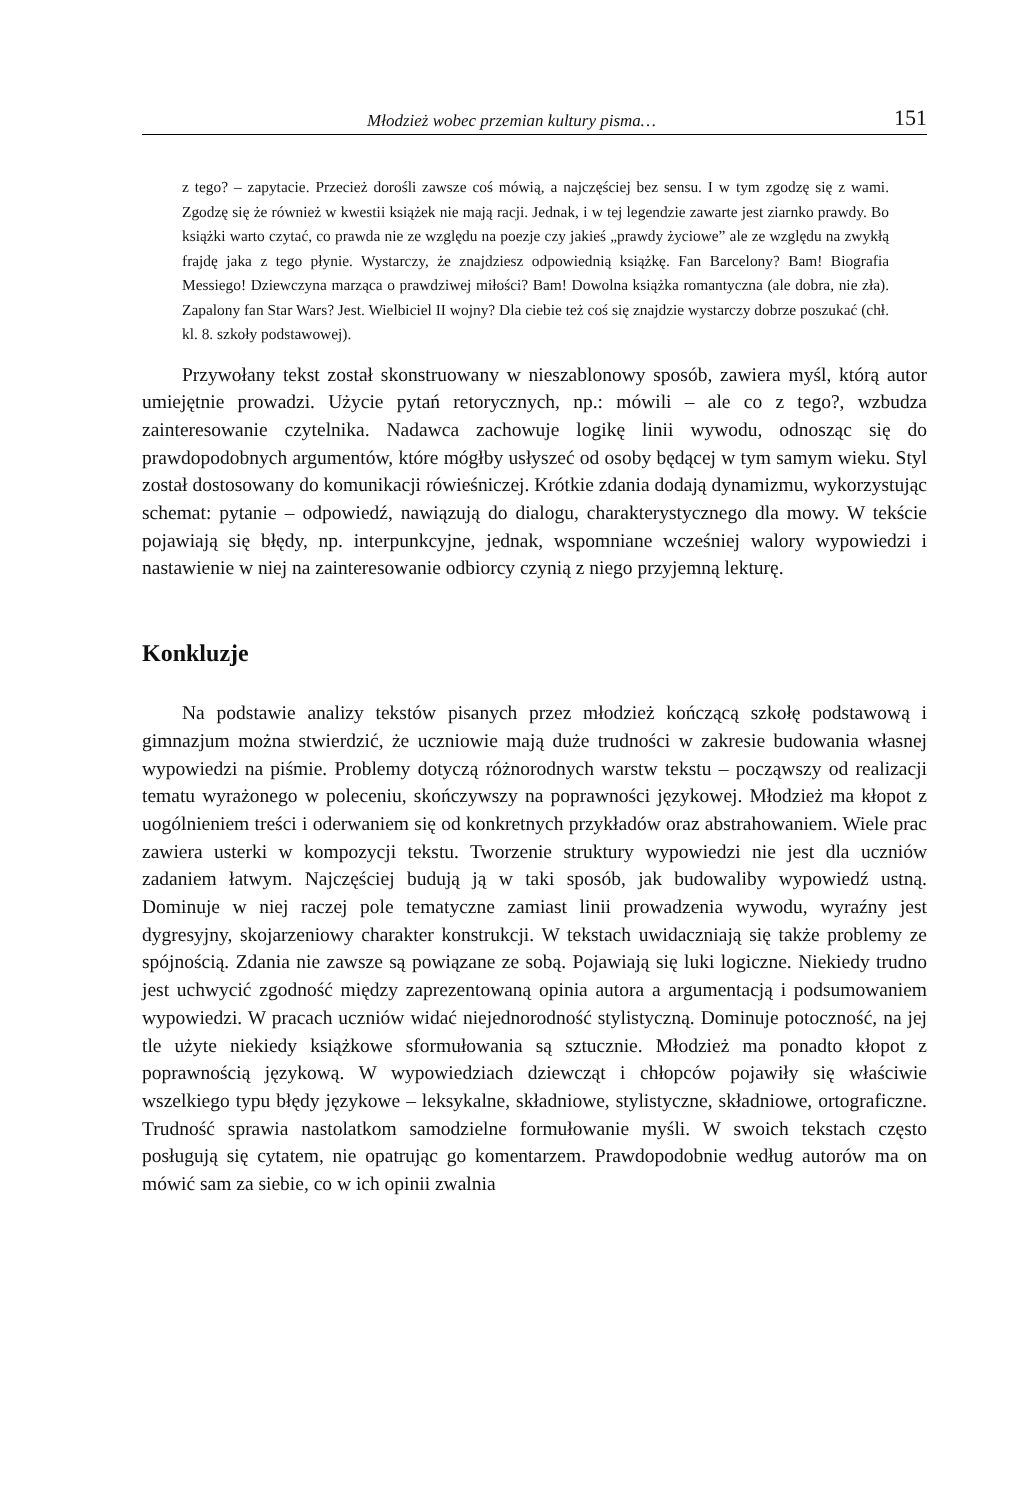Młodzież wobec przemian kultury pisma… 151
z tego? – zapytacie. Przecież dorośli zawsze coś mówią, a najczęściej bez sensu. I w tym zgodzę się z wami. Zgodzę się że również w kwestii książek nie mają racji. Jednak, i w tej legendzie zawarte jest ziarnko prawdy. Bo książki warto czytać, co prawda nie ze względu na poezje czy jakieś „prawdy życiowe” ale ze względu na zwykłą frajdę jaka z tego płynie. Wystarczy, że znajdziesz odpowiednią książkę. Fan Barcelony? Bam! Biografia Messiego! Dziewczyna marząca o prawdziwej miłości? Bam! Dowolna książka romantyczna (ale dobra, nie zła). Zapalony fan Star Wars? Jest. Wielbiciel II wojny? Dla ciebie też coś się znajdzie wystarczy dobrze poszukać (chł. kl. 8. szkoły podstawowej).
Przywołany tekst został skonstruowany w nieszablonowy sposób, zawiera myśl, którą autor umiejętnie prowadzi. Użycie pytań retorycznych, np.: mówili – ale co z tego?, wzbudza zainteresowanie czytelnika. Nadawca zachowuje logikę linii wywodu, odnosząc się do prawdopodobnych argumentów, które mógłby usłyszeć od osoby będącej w tym samym wieku. Styl został dostosowany do komunikacji rówieśniczej. Krótkie zdania dodają dynamizmu, wykorzystując schemat: pytanie – odpowiedź, nawiązują do dialogu, charakterystycznego dla mowy. W tekście pojawiają się błędy, np. interpunkcyjne, jednak, wspomniane wcześniej walory wypowiedzi i nastawienie w niej na zainteresowanie odbiorcy czynią z niego przyjemną lekturę.
Konkluzje
Na podstawie analizy tekstów pisanych przez młodzież kończącą szkołę podstawową i gimnazjum można stwierdzić, że uczniowie mają duże trudności w zakresie budowania własnej wypowiedzi na piśmie. Problemy dotyczą różnorodnych warstw tekstu – począwszy od realizacji tematu wyrażonego w poleceniu, skończywszy na poprawności językowej. Młodzież ma kłopot z uogólnieniem treści i oderwaniem się od konkretnych przykładów oraz abstrahowaniem. Wiele prac zawiera usterki w kompozycji tekstu. Tworzenie struktury wypowiedzi nie jest dla uczniów zadaniem łatwym. Najczęściej budują ją w taki sposób, jak budowaliby wypowiedź ustną. Dominuje w niej raczej pole tematyczne zamiast linii prowadzenia wywodu, wyraźny jest dygresyjny, skojarzeniowy charakter konstrukcji. W tekstach uwidaczniają się także problemy ze spójnością. Zdania nie zawsze są powiązane ze sobą. Pojawiają się luki logiczne. Niekiedy trudno jest uchwycić zgodność między zaprezentowaną opinia autora a argumentacją i podsumowaniem wypowiedzi. W pracach uczniów widać niejednorodność stylistyczną. Dominuje potoczność, na jej tle użyte niekiedy książkowe sformułowania są sztucznie. Młodzież ma ponadto kłopot z poprawnością językową. W wypowiedziach dziewcząt i chłopców pojawiły się właściwie wszelkiego typu błędy językowe – leksykalne, składniowe, stylistyczne, składniowe, ortograficzne. Trudność sprawia nastolatkom samodzielne formułowanie myśli. W swoich tekstach często posługują się cytatem, nie opatrując go komentarzem. Prawdopodobnie według autorów ma on mówić sam za siebie, co w ich opinii zwalnia